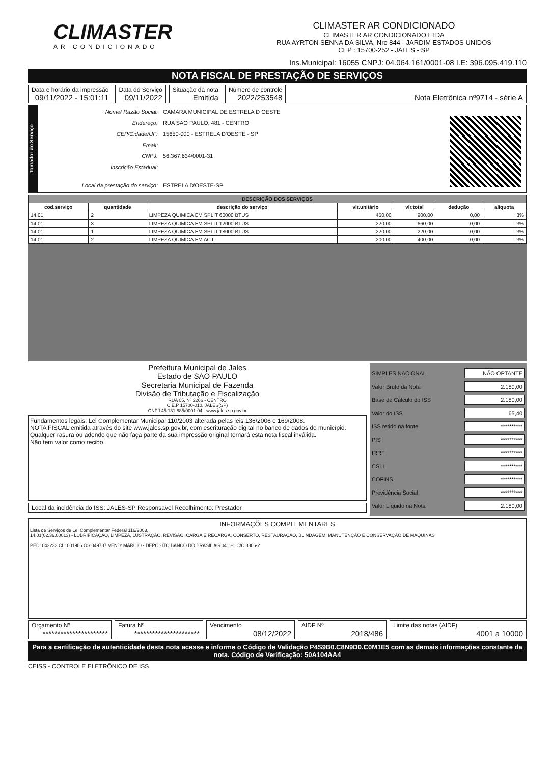CLIMASTER
AR CONDICIONADO
CLIMASTER AR CONDICIONADO
CLIMASTER AR CONDICIONADO LTDA
RUA AYRTON SENNA DA SILVA, Nro 844 - JARDIM ESTADOS UNIDOS
CEP : 15700-252 - JALES - SP
Ins.Municipal: 16055 CNPJ: 04.064.161/0001-08 I.E: 396.095.419.110
NOTA FISCAL DE PRESTAÇÃO DE SERVIÇOS
Data e horário da impressão
09/11/2022 - 15:01:11
Data do Serviço
09/11/2022
Situação da nota
Emitida
Número de controle
2022/253548
Nota Eletrônica nº9714 - série A
Tomador do Serviço
| Nome/ Razão Social: | CAMARA MUNICIPAL DE ESTRELA D OESTE |
| Endereço: | RUA SAO PAULO, 481 - CENTRO |
| CEP/Cidade/UF: | 15650-000 - ESTRELA D'OESTE - SP |
| Email: | |
| CNPJ: | 56.367.634/0001-31 |
| Inscrição Estadual: | |
| Local da prestação do serviço: | ESTRELA D'OESTE-SP |
| DESCRIÇÃO DOS SERVIÇOS | | | | | | |
| --- | --- | --- | --- | --- | --- | --- |
| cod.serviço | quantidade | descrição do serviço | vlr.unitário | vlr.total | dedução | alíquota |
| 14.01 | 2 | LIMPEZA QUIMICA EM SPLIT 60000 BTUS | 450,00 | 900,00 | 0,00 | 3% |
| 14.01 | 3 | LIMPEZA QUIMICA EM SPLIT 12000 BTUS | 220,00 | 660,00 | 0,00 | 3% |
| 14.01 | 1 | LIMPEZA QUIMICA EM SPLIT 18000 BTUS | 220,00 | 220,00 | 0,00 | 3% |
| 14.01 | 2 | LIMPEZA QUIMICA EM ACJ | 200,00 | 400,00 | 0,00 | 3% |
Prefeitura Municipal de Jales
Estado de SAO PAULO
Secretaria Municipal de Fazenda
Divisão de Tributação e Fiscalização
RUA 05, Nº 2266 - CENTRO
C.E.P 15700-010, JALES(SP)
CNPJ 45.131.885/0001-04 - www.jales.sp.gov.br
Fundamentos legais: Lei Complementar Municipal 110/2003 alterada pelas leis 136/2006 e 169/2008.
NOTA FISCAL emitida através do site www.jales.sp.gov.br, com escrituração digital no banco de dados do município.
Qualquer rasura ou adendo que não faça parte da sua impressão original tornará esta nota fiscal inválida.
Não tem valor como recibo.
Local da incidência do ISS: JALES-SP Responsavel Recolhimento: Prestador
SIMPLES NACIONAL NÃO OPTANTE
Valor Bruto da Nota 2.180,00
Base de Cálculo do ISS 2.180,00
Valor do ISS 65,40
ISS retido na fonte **********
PIS **********
IRRF **********
CSLL **********
COFINS **********
Previdência Social **********
Valor Líquido na Nota 2.180,00
INFORMAÇÕES COMPLEMENTARES
Lista de Serviços de Lei Complementar Federal 116/2003,
14.01(02.36.00013) - LUBRIFICAÇÃO, LIMPEZA, LUSTRAÇÃO, REVISÃO, CARGA E RECARGA, CONSERTO, RESTAURAÇÃO, BLINDAGEM, MANUTENÇÃO E CONSERVAÇÃO DE MÁQUINAS
PED: 042233 CL: 001906 OS:049787 VEND: MARCIO - DEPOSITO BANCO DO BRASIL AG 0411-1 C/C 8306-2
Orçamento Nº
**********************
Fatura Nº
**********************
Vencimento
08/12/2022
AIDF Nº
2018/486
Limite das notas (AIDF)
4001 a 10000
Para a certificação de autenticidade desta nota acesse e informe o Código de Validação P4S9B0.C8N9D0.C0M1E5 com as demais informações constante da nota. Código de Verificação: 50A104AA4
CEISS - CONTROLE ELETRÔNICO DE ISS